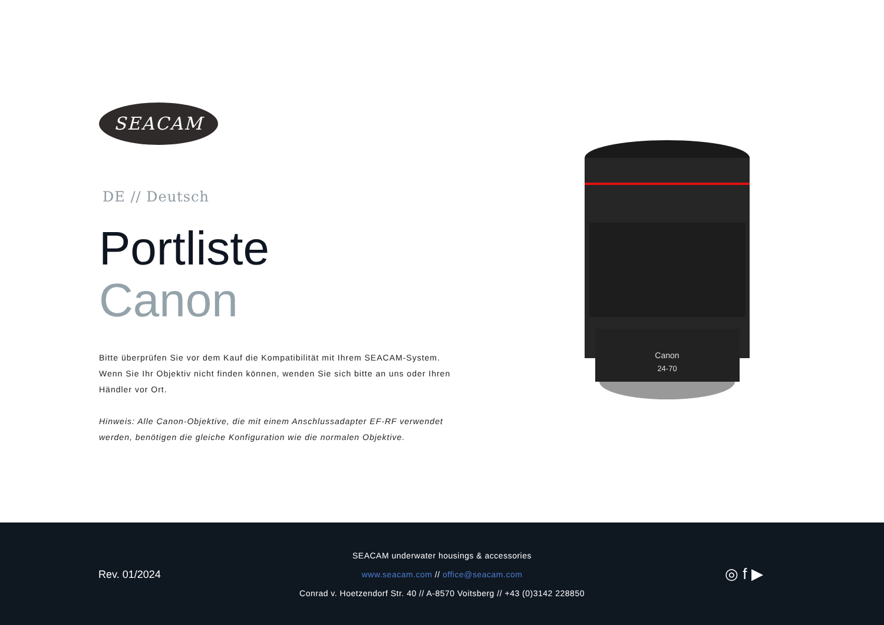SEACAM
DE // Deutsch
Portliste
Canon
Bitte überprüfen Sie vor dem Kauf die Kompatibilität mit Ihrem SEACAM-System. Wenn Sie Ihr Objektiv nicht finden können, wenden Sie sich bitte an uns oder Ihren Händler vor Ort.
Hinweis: Alle Canon-Objektive, die mit einem Anschlussadapter EF-RF verwendet werden, benötigen die gleiche Konfiguration wie die normalen Objektive.
Canon
24-70
Rev. 01/2024
SEACAM underwater housings & accessories
www.seacam.com // office@seacam.com
Conrad v. Hoetzendorf Str. 40 // A-8570 Voitsberg // +43 (0)3142 228850
◎ f ▶